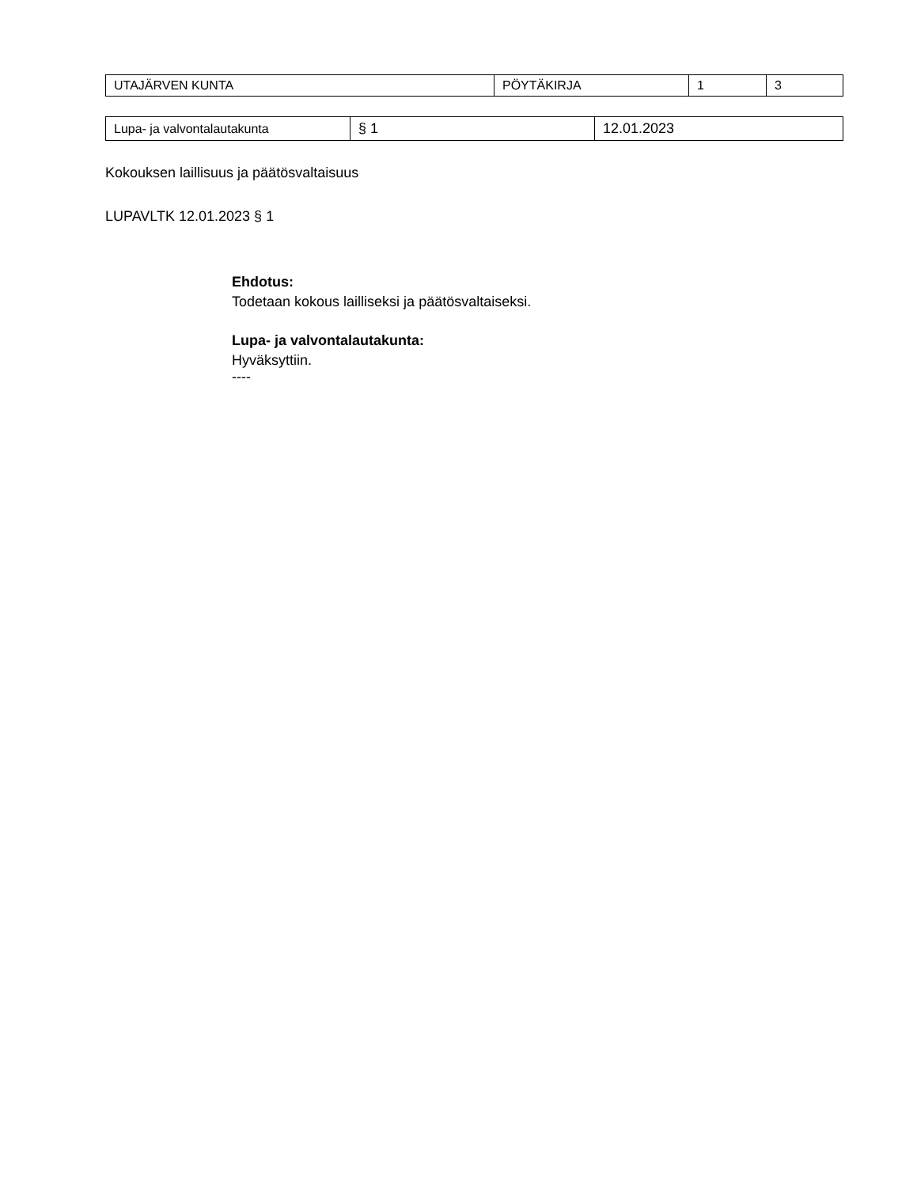| UTAJÄRVEN KUNTA | PÖYTÄKIRJA | 1 | 3 |
| Lupa- ja valvontalautakunta | § 1 | 12.01.2023 |
Kokouksen laillisuus ja päätösvaltaisuus
LUPAVLTK 12.01.2023 § 1
Ehdotus:
Todetaan kokous lailliseksi ja päätösvaltaiseksi.
Lupa- ja valvontalautakunta:
Hyväksyttiin.
----